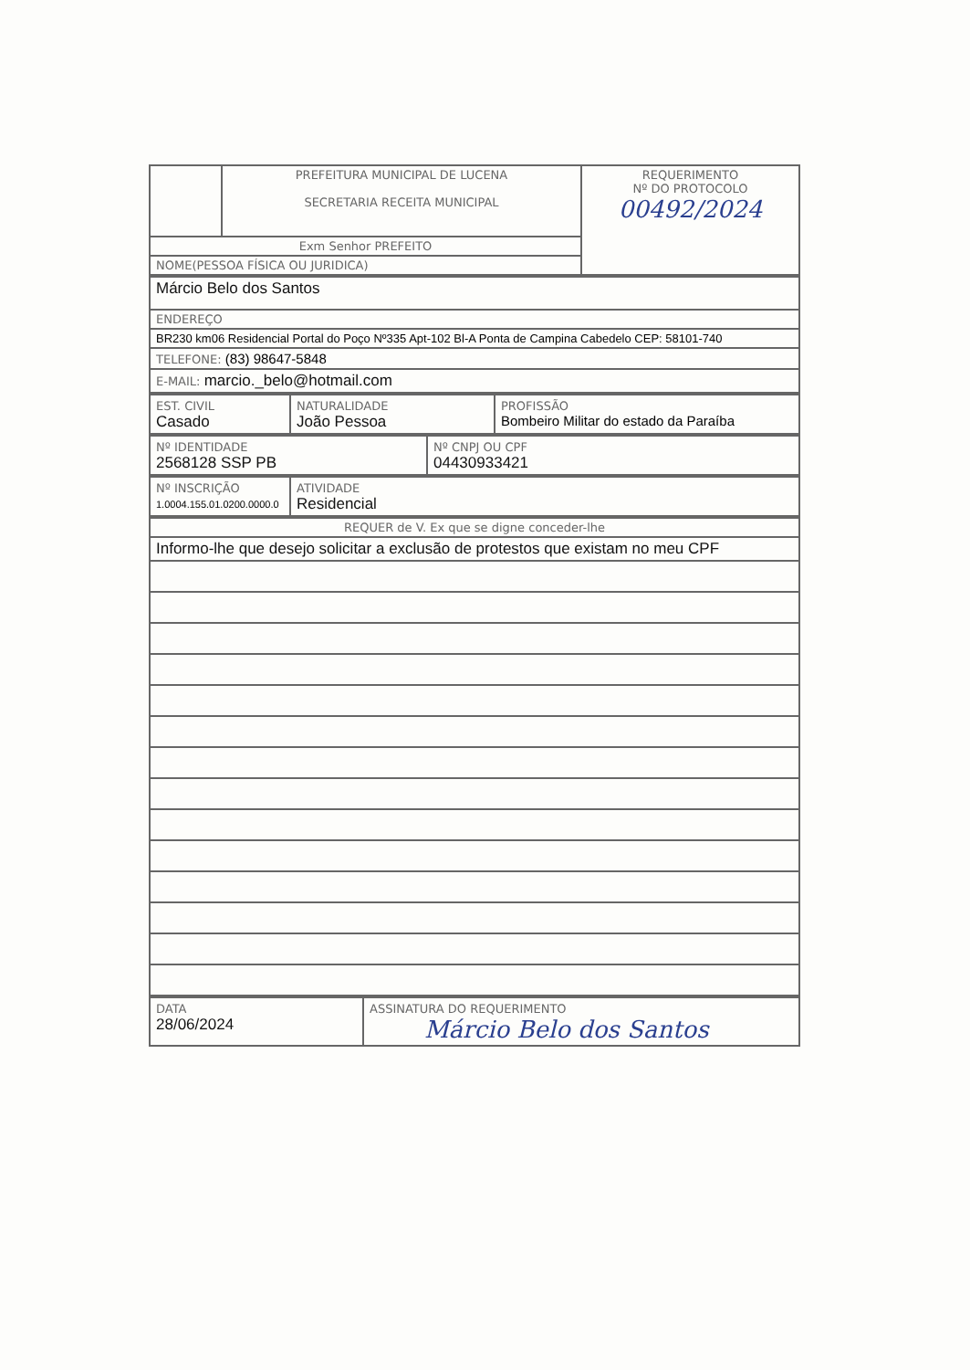| | PREFEITURA MUNICIPAL DE LUCENA SECRETARIA RECEITA MUNICIPAL | REQUERIMENTO Nº DO PROTOCOLO 00492/2024 |
| Exm Senhor PREFEITO | | |
| NOME(PESSOA FÍSICA OU JURIDICA) | | |
| Márcio Belo dos Santos |
| ENDEREÇO |
| BR230 km06 Residencial Portal do Poço Nº335 Apt-102 Bl-A Ponta de Campina Cabedelo CEP: 58101-740 |
| TELEFONE: (83) 98647-5848 |
| E-MAIL: marcio._belo@hotmail.com |
| EST. CIVIL Casado | NATURALIDADE João Pessoa | PROFISSÃO Bombeiro Militar do estado da Paraíba |
| Nº IDENTIDADE 2568128 SSP PB | Nº CNPJ OU CPF 04430933421 |
| Nº INSCRIÇÃO 1.0004.155.01.0200.0000.0 | ATIVIDADE Residencial |
| REQUER de V. Ex que se digne conceder-lhe |
| Informo-lhe que desejo solicitar a exclusão de protestos que existam no meu CPF |
| DATA 28/06/2024 | ASSINATURA DO REQUERIMENTO Márcio Belo dos Santos |